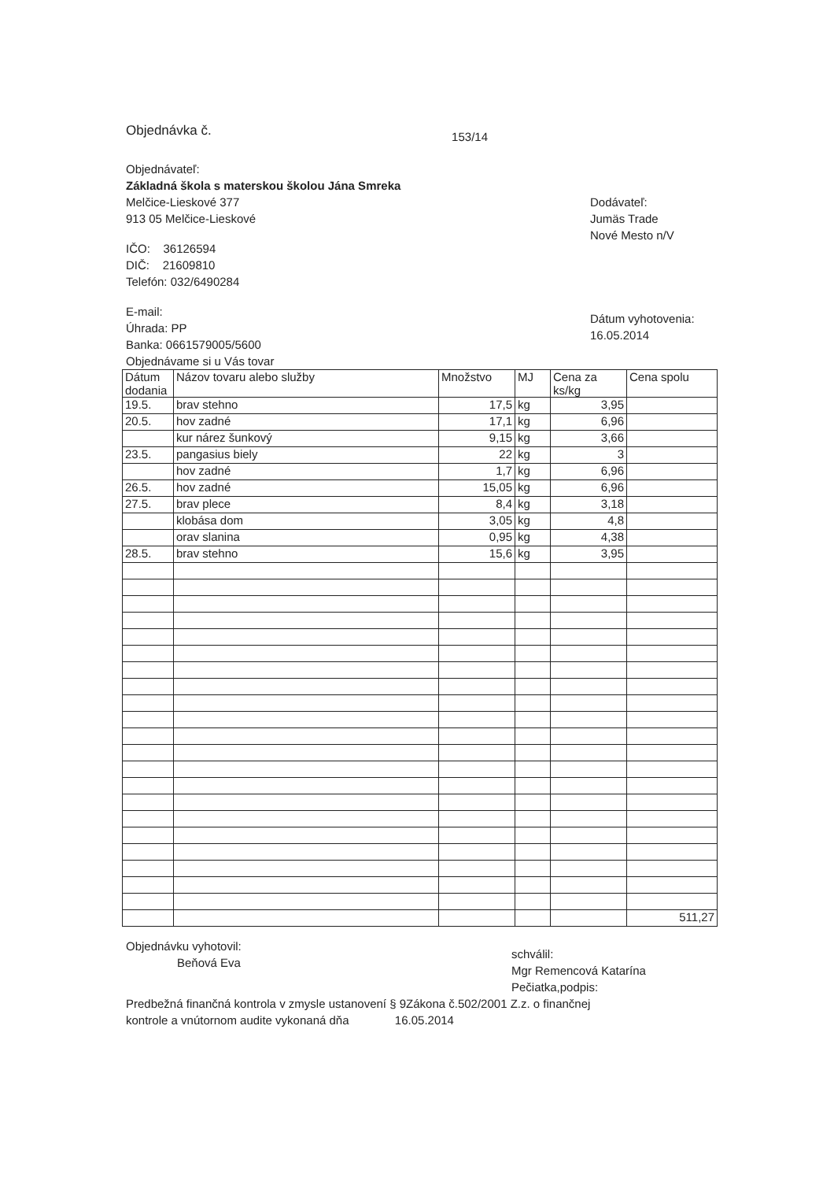Objednávka č.
153/14
Objednávateľ:
Základná škola s materskou školou Jána Smreka
Melčice-Lieskové 377
913 05 Melčice-Lieskové
IČO: 36126594
DIČ: 21609810
Telefón: 032/6490284
E-mail:
Úhrada: PP
Banka: 0661579005/5600
Objednávame si u Vás tovar
Dodávateľ:
Jumäs Trade
Nové Mesto n/V
Dátum vyhotovenia:
16.05.2014
| Dátum dodania | Názov tovaru alebo služby | Množstvo | MJ | Cena za ks/kg | Cena spolu |
| --- | --- | --- | --- | --- | --- |
| 19.5. | brav stehno | 17,5 | kg | 3,95 | |
| 20.5. | hov zadné | 17,1 | kg | 6,96 | |
| | kur nárez šunkový | 9,15 | kg | 3,66 | |
| 23.5. | pangasius biely | 22 | kg | 3 | |
| | hov zadné | 1,7 | kg | 6,96 | |
| 26.5. | hov zadné | 15,05 | kg | 6,96 | |
| 27.5. | brav plece | 8,4 | kg | 3,18 | |
| | klobása dom | 3,05 | kg | 4,8 | |
| | orav slanina | 0,95 | kg | 4,38 | |
| 28.5. | brav stehno | 15,6 | kg | 3,95 | |
| | | | | | 511,27 |
Objednávku vyhotovil:
Beňová Eva
schválil:
Mgr Remencová Katarína
Pečiatka,podpis:
Predbežná finančná kontrola v zmysle ustanovení § 9Zákona č.502/2001 Z.z. o finančnej
kontrole a vnútornom audite vykonaná dňa 16.05.2014